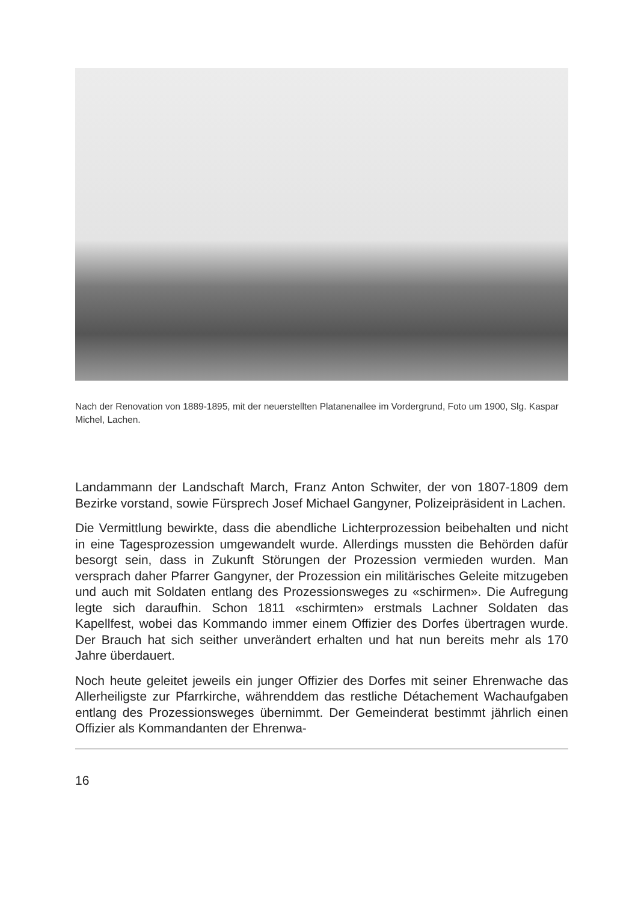Nach der Renovation von 1889-1895, mit der neuerstellten Platanenallee im Vordergrund, Foto um 1900, Slg. Kaspar Michel, Lachen.
Landammann der Landschaft March, Franz Anton Schwiter, der von 1807-1809 dem Bezirke vorstand, sowie Fürsprech Josef Michael Gangyner, Polizeipräsident in Lachen.
Die Vermittlung bewirkte, dass die abendliche Lichterprozession beibehalten und nicht in eine Tagesprozession umgewandelt wurde. Allerdings mussten die Behörden dafür besorgt sein, dass in Zukunft Störungen der Prozession vermieden wurden. Man versprach daher Pfarrer Gangyner, der Prozession ein militärisches Geleite mitzugeben und auch mit Soldaten entlang des Prozessionsweges zu «schirmen». Die Aufregung legte sich daraufhin. Schon 1811 «schirmten» erstmals Lachner Soldaten das Kapellfest, wobei das Kommando immer einem Offizier des Dorfes übertragen wurde. Der Brauch hat sich seither unverändert erhalten und hat nun bereits mehr als 170 Jahre überdauert.
Noch heute geleitet jeweils ein junger Offizier des Dorfes mit seiner Ehrenwache das Allerheiligste zur Pfarrkirche, währenddem das restliche Détachement Wachaufgaben entlang des Prozessionsweges übernimmt. Der Gemeinderat bestimmt jährlich einen Offizier als Kommandanten der Ehrenwa-
16